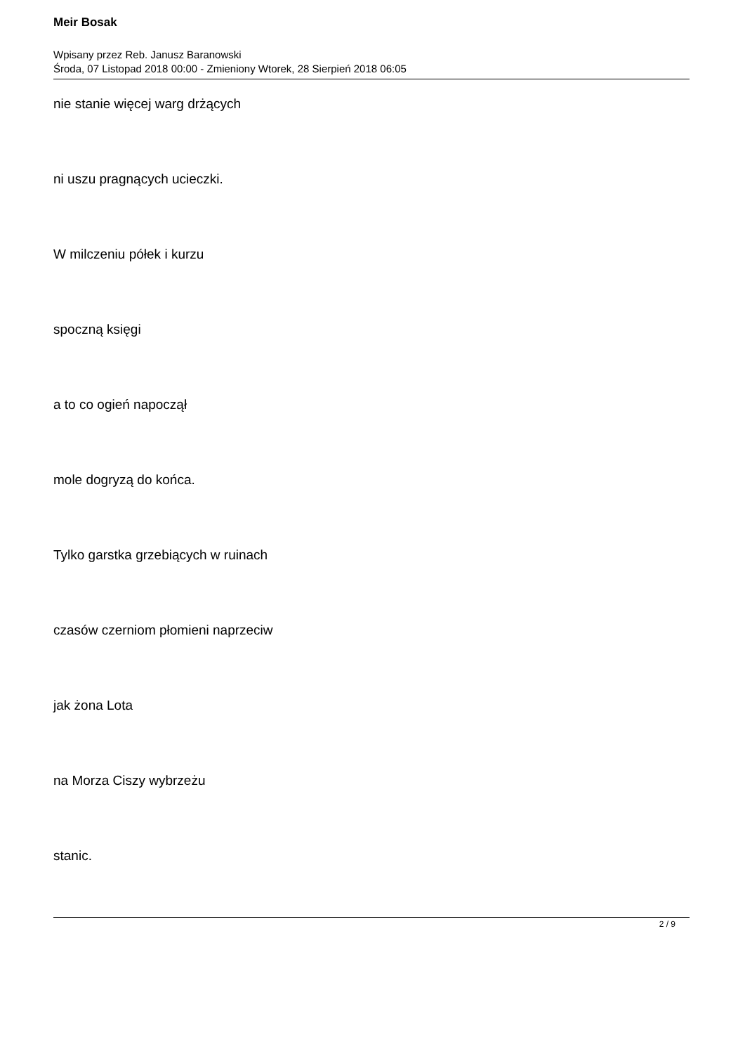Meir Bosak
Wpisany przez Reb. Janusz Baranowski
Środa, 07 Listopad 2018 00:00 - Zmieniony Wtorek, 28 Sierpień 2018 06:05
nie stanie więcej warg drżących
ni uszu pragnących ucieczki.
W milczeniu półek i kurzu
spoczną księgi
a to co ogień napoczął
mole dogryzą do końca.
Tylko garstka grzebiących w ruinach
czasów czerniom płomieni naprzeciw
jak żona Lota
na Morza Ciszy wybrzeżu
stanic.
2 / 9